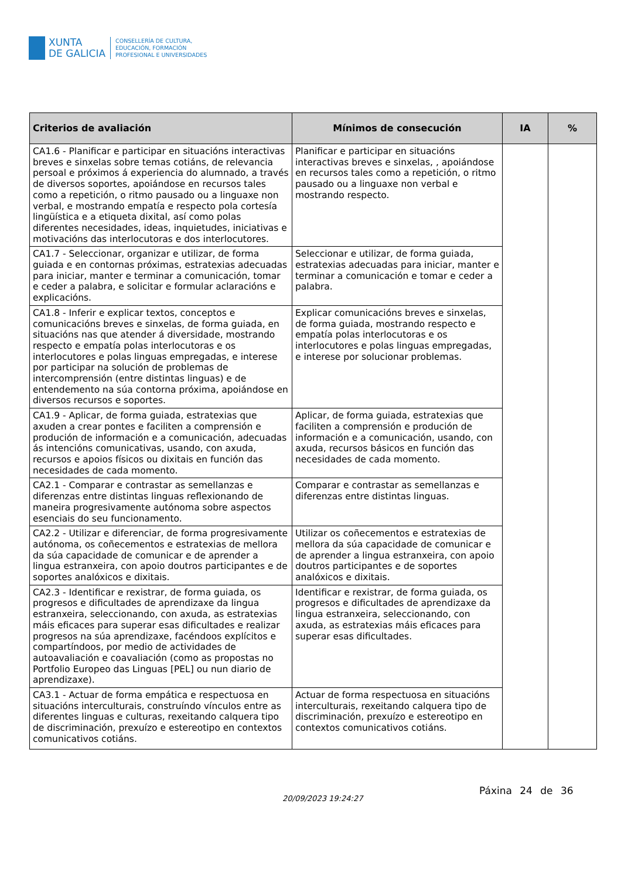XUNTA
DE GALICIA
CONSELLERÍA DE CULTURA,
EDUCACIÓN, FORMACIÓN
PROFESIONAL E UNIVERSIDADES
| Criterios de avaliación | Mínimos de consecución | IA | % |
| --- | --- | --- | --- |
| CA1.6 - Planificar e participar en situacións interactivas breves e sinxelas sobre temas cotiáns, de relevancia persoal e próximos á experiencia do alumnado, a través de diversos soportes, apoiándose en recursos tales como a repetición, o ritmo pausado ou a linguaxe non verbal, e mostrando empatía e respecto pola cortesía lingüística e a etiqueta dixital, así como polas diferentes necesidades, ideas, inquietudes, iniciativas e motivacións das interlocutoras e dos interlocutores. | Planificar e participar en situacións interactivas breves e sinxelas, , apoiándose en recursos tales como a repetición, o ritmo pausado ou a linguaxe non verbal e mostrando respecto. | | |
| CA1.7 - Seleccionar, organizar e utilizar, de forma guiada e en contornas próximas, estratexias adecuadas para iniciar, manter e terminar a comunicación, tomar e ceder a palabra, e solicitar e formular aclaracións e explicacións. | Seleccionar e utilizar, de forma guiada, estratexias adecuadas para iniciar, manter e terminar a comunicación e tomar e ceder a palabra. | | |
| CA1.8 - Inferir e explicar textos, conceptos e comunicacións breves e sinxelas, de forma guiada, en situacións nas que atender á diversidade, mostrando respecto e empatía polas interlocutoras e os interlocutores e polas linguas empregadas, e interese por participar na solución de problemas de intercomprensión (entre distintas linguas) e de entendemento na súa contorna próxima, apoiándose en diversos recursos e soportes. | Explicar comunicacións breves e sinxelas, de forma guiada, mostrando respecto e empatía polas interlocutoras e os interlocutores e polas linguas empregadas, e interese por solucionar problemas. | | |
| CA1.9 - Aplicar, de forma guiada, estratexias que axuden a crear pontes e faciliten a comprensión e produción de información e a comunicación, adecuadas ás intencións comunicativas, usando, con axuda, recursos e apoios físicos ou dixitais en función das necesidades de cada momento. | Aplicar, de forma guiada, estratexias que faciliten a comprensión e produción de información e a comunicación, usando, con axuda, recursos básicos en función das necesidades de cada momento. | | |
| CA2.1 - Comparar e contrastar as semellanzas e diferenzas entre distintas linguas reflexionando de maneira progresivamente autónoma sobre aspectos esenciais do seu funcionamento. | Comparar e contrastar as semellanzas e diferenzas entre distintas linguas. | | |
| CA2.2 - Utilizar e diferenciar, de forma progresivamente autónoma, os coñecementos e estratexias de mellora da súa capacidade de comunicar e de aprender a lingua estranxeira, con apoio doutros participantes e de soportes analóxicos e dixitais. | Utilizar os coñecementos e estratexias de mellora da súa capacidade de comunicar e de aprender a lingua estranxeira, con apoio doutros participantes e de soportes analóxicos e dixitais. | | |
| CA2.3 - Identificar e rexistrar, de forma guiada, os progresos e dificultades de aprendizaxe da lingua estranxeira, seleccionando, con axuda, as estratexias máis eficaces para superar esas dificultades e realizar progresos na súa aprendizaxe, facéndoos explícitos e compartíndoos, por medio de actividades de autoavaliación e coavaliación (como as propostas no Portfolio Europeo das Linguas [PEL] ou nun diario de aprendizaxe). | Identificar e rexistrar, de forma guiada, os progresos e dificultades de aprendizaxe da lingua estranxeira, seleccionando, con axuda, as estratexias máis eficaces para superar esas dificultades. | | |
| CA3.1 - Actuar de forma empática e respectuosa en situacións interculturais, construíndo vínculos entre as diferentes linguas e culturas, rexeitando calquera tipo de discriminación, prexuízo e estereotipo en contextos comunicativos cotiáns. | Actuar de forma respectuosa en situacións interculturais, rexeitando calquera tipo de discriminación, prexuízo e estereotipo en contextos comunicativos cotiáns. | | |
20/09/2023 19:24:27
Páxina 24 de 36